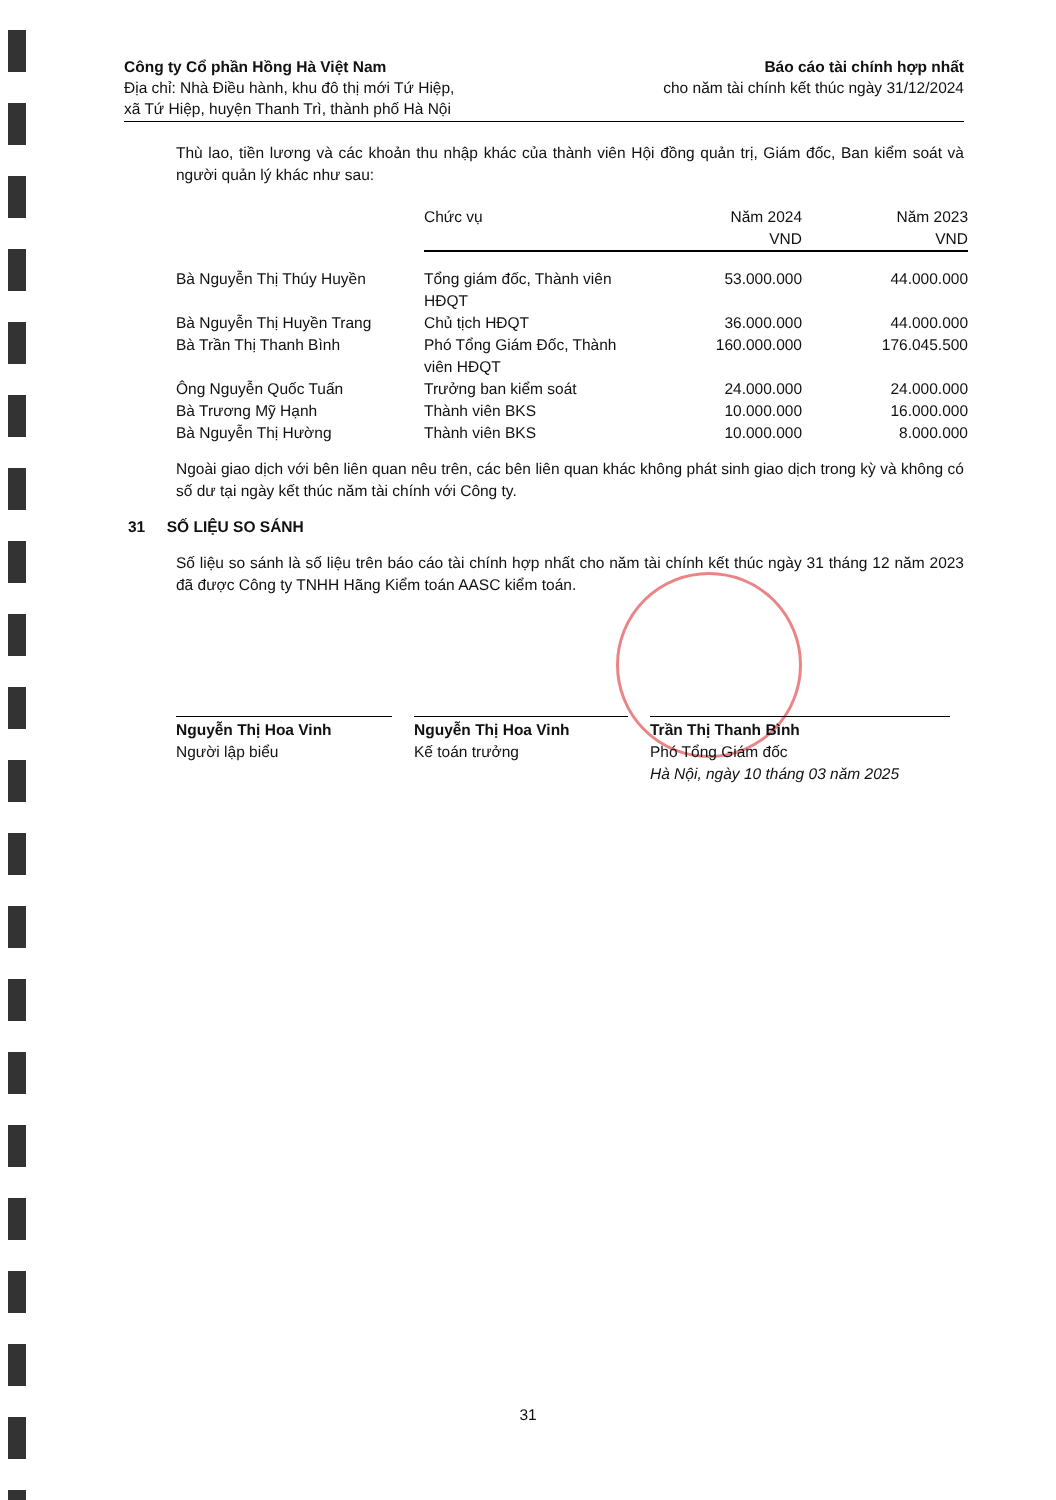Công ty Cổ phần Hồng Hà Việt Nam
Địa chỉ: Nhà Điều hành, khu đô thị mới Tứ Hiệp,
xã Tứ Hiệp, huyện Thanh Trì, thành phố Hà Nội
Báo cáo tài chính hợp nhất
cho năm tài chính kết thúc ngày 31/12/2024
Thù lao, tiền lương và các khoản thu nhập khác của thành viên Hội đồng quản trị, Giám đốc, Ban kiểm soát và người quản lý khác như sau:
| | Chức vụ | Năm 2024 VND | Năm 2023 VND |
| --- | --- | --- | --- |
| Bà Nguyễn Thị Thúy Huyền | Tổng giám đốc, Thành viên HĐQT | 53.000.000 | 44.000.000 |
| Bà Nguyễn Thị Huyền Trang | Chủ tịch HĐQT | 36.000.000 | 44.000.000 |
| Bà Trần Thị Thanh Bình | Phó Tổng Giám Đốc, Thành viên HĐQT | 160.000.000 | 176.045.500 |
| Ông Nguyễn Quốc Tuấn | Trưởng ban kiểm soát | 24.000.000 | 24.000.000 |
| Bà Trương Mỹ Hạnh | Thành viên BKS | 10.000.000 | 16.000.000 |
| Bà Nguyễn Thị Hường | Thành viên BKS | 10.000.000 | 8.000.000 |
Ngoài giao dịch với bên liên quan nêu trên, các bên liên quan khác không phát sinh giao dịch trong kỳ và không có số dư tại ngày kết thúc năm tài chính với Công ty.
31 SỐ LIỆU SO SÁNH
Số liệu so sánh là số liệu trên báo cáo tài chính hợp nhất cho năm tài chính kết thúc ngày 31 tháng 12 năm 2023 đã được Công ty TNHH Hãng Kiểm toán AASC kiểm toán.
Nguyễn Thị Hoa Vinh
Người lập biểu
Nguyễn Thị Hoa Vinh
Kế toán trưởng
Trần Thị Thanh Bình
Phó Tổng Giám đốc
Hà Nội, ngày 10 tháng 03 năm 2025
31